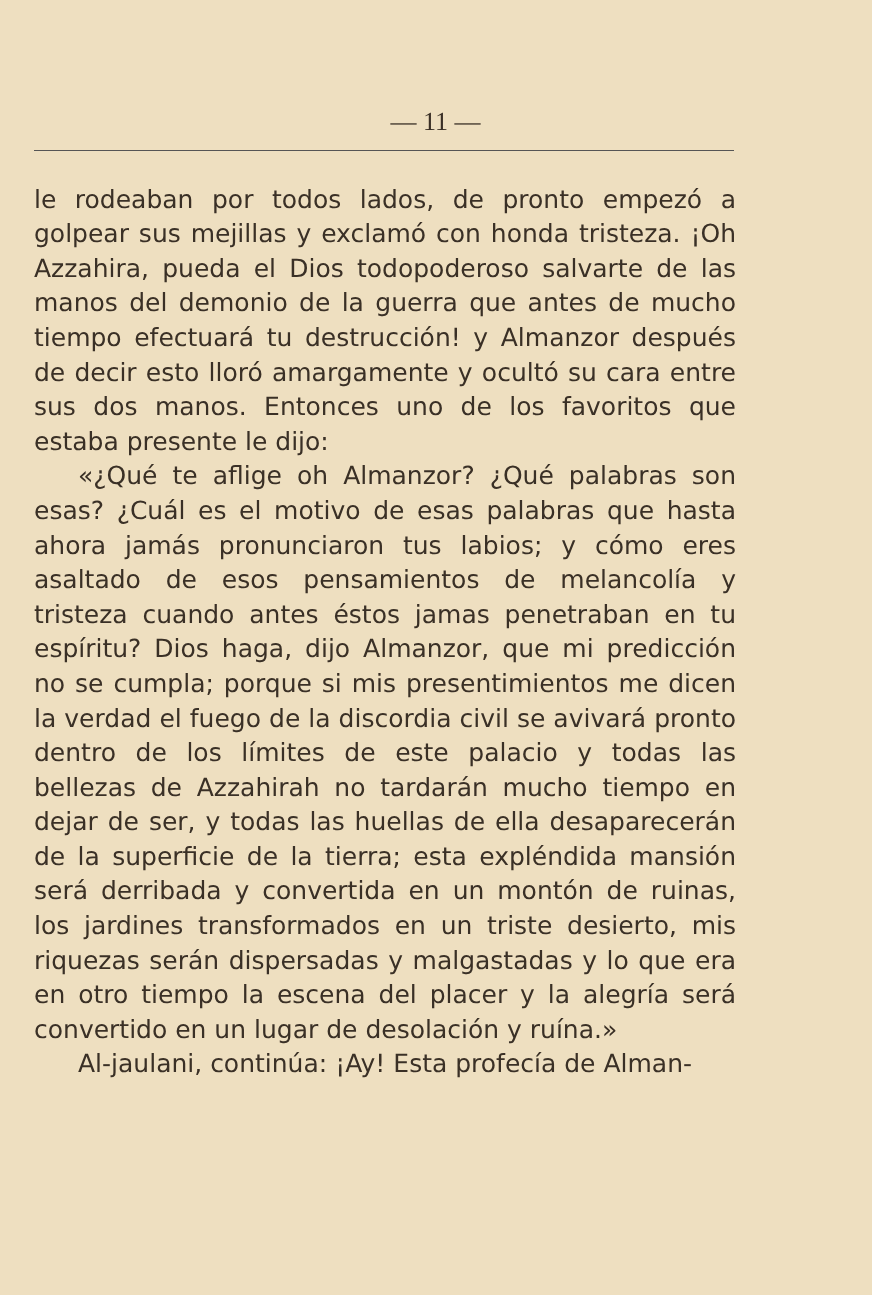— 11 —
le rodeaban por todos lados, de pronto empezó a golpear sus mejillas y exclamó con honda tristeza. ¡Oh Azzahira, pueda el Dios todopoderoso salvarte de las manos del demonio de la guerra que antes de mucho tiempo efectuará tu destrucción! y Almanzor después de decir esto lloró amargamente y ocultó su cara entre sus dos manos. Entonces uno de los favoritos que estaba presente le dijo:
«¿Qué te aflige oh Almanzor? ¿Qué palabras son esas? ¿Cuál es el motivo de esas palabras que hasta ahora jamás pronunciaron tus labios; y cómo eres asaltado de esos pensamientos de melancolía y tristeza cuando antes éstos jamas penetraban en tu espíritu? Dios haga, dijo Almanzor, que mi predicción no se cumpla; porque si mis presentimientos me dicen la verdad el fuego de la discordia civil se avivará pronto dentro de los límites de este palacio y todas las bellezas de Azzahirah no tardarán mucho tiempo en dejar de ser, y todas las huellas de ella desaparecerán de la superficie de la tierra; esta expléndida mansión será derribada y convertida en un montón de ruinas, los jardines transformados en un triste desierto, mis riquezas serán dispersadas y malgastadas y lo que era en otro tiempo la escena del placer y la alegría será convertido en un lugar de desolación y ruína.»
Al-jaulani, continúa: ¡Ay! Esta profecía de Alman-